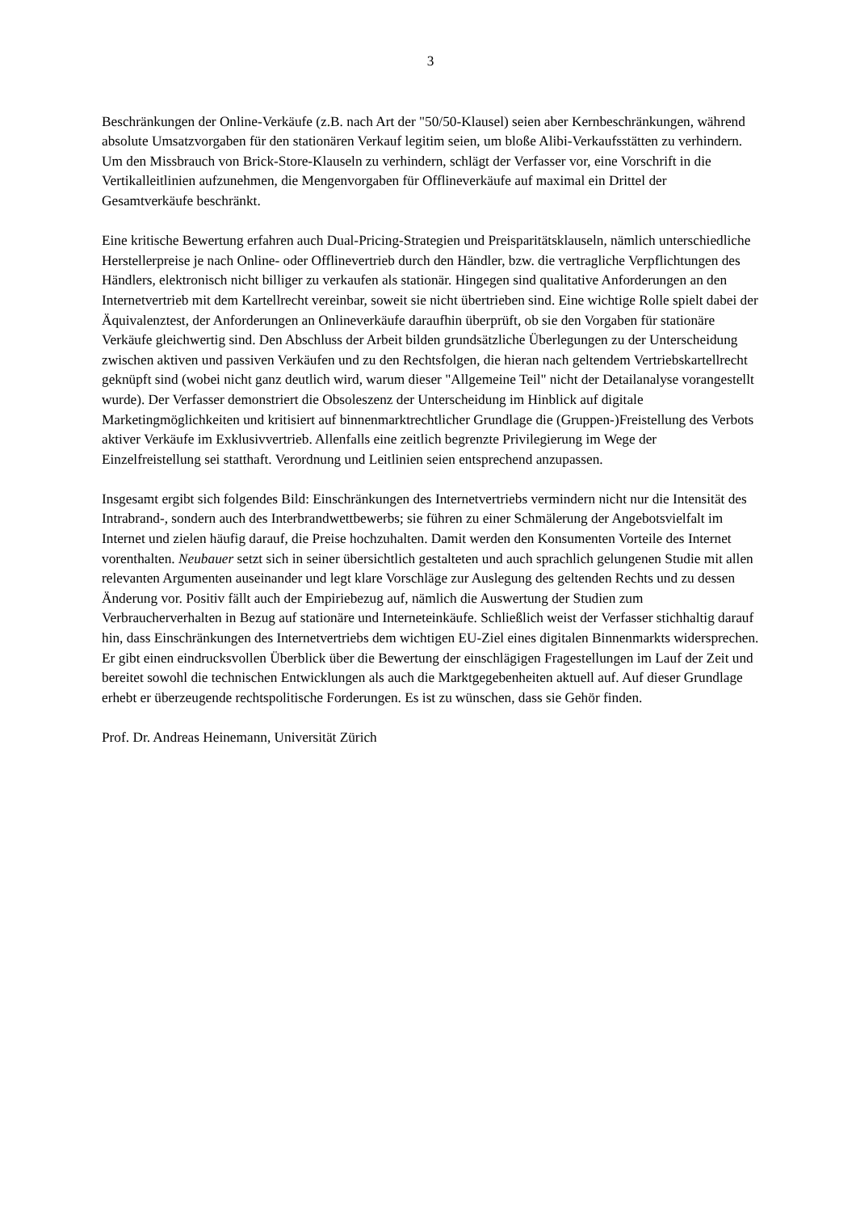3
Beschränkungen der Online-Verkäufe (z.B. nach Art der "50/50-Klausel) seien aber Kernbeschränkungen, während absolute Umsatzvorgaben für den stationären Verkauf legitim seien, um bloße Alibi-Verkaufsstätten zu verhindern. Um den Missbrauch von Brick-Store-Klauseln zu verhindern, schlägt der Verfasser vor, eine Vorschrift in die Vertikalleitlinien aufzunehmen, die Mengenvorgaben für Offlineverkäufe auf maximal ein Drittel der Gesamtverkäufe beschränkt.
Eine kritische Bewertung erfahren auch Dual-Pricing-Strategien und Preisparitätsklauseln, nämlich unterschiedliche Herstellerpreise je nach Online- oder Offlinevertrieb durch den Händler, bzw. die vertragliche Verpflichtungen des Händlers, elektronisch nicht billiger zu verkaufen als stationär. Hingegen sind qualitative Anforderungen an den Internetvertrieb mit dem Kartellrecht vereinbar, soweit sie nicht übertrieben sind. Eine wichtige Rolle spielt dabei der Äquivalenztest, der Anforderungen an Onlineverkäufe daraufhin überprüft, ob sie den Vorgaben für stationäre Verkäufe gleichwertig sind. Den Abschluss der Arbeit bilden grundsätzliche Überlegungen zu der Unterscheidung zwischen aktiven und passiven Verkäufen und zu den Rechtsfolgen, die hieran nach geltendem Vertriebskartellrecht geknüpft sind (wobei nicht ganz deutlich wird, warum dieser "Allgemeine Teil" nicht der Detailanalyse vorangestellt wurde). Der Verfasser demonstriert die Obsoleszenz der Unterscheidung im Hinblick auf digitale Marketingmöglichkeiten und kritisiert auf binnenmarktrechtlicher Grundlage die (Gruppen-)Freistellung des Verbots aktiver Verkäufe im Exklusivvertrieb. Allenfalls eine zeitlich begrenzte Privilegierung im Wege der Einzelfreistellung sei statthaft. Verordnung und Leitlinien seien entsprechend anzupassen.
Insgesamt ergibt sich folgendes Bild: Einschränkungen des Internetvertriebs vermindern nicht nur die Intensität des Intrabrand-, sondern auch des Interbrandwettbewerbs; sie führen zu einer Schmälerung der Angebotsvielfalt im Internet und zielen häufig darauf, die Preise hochzuhalten. Damit werden den Konsumenten Vorteile des Internet vorenthalten. Neubauer setzt sich in seiner übersichtlich gestalteten und auch sprachlich gelungenen Studie mit allen relevanten Argumenten auseinander und legt klare Vorschläge zur Auslegung des geltenden Rechts und zu dessen Änderung vor. Positiv fällt auch der Empiriebezug auf, nämlich die Auswertung der Studien zum Verbraucherverhalten in Bezug auf stationäre und Interneteinkäufe. Schließlich weist der Verfasser stichhaltig darauf hin, dass Einschränkungen des Internetvertriebs dem wichtigen EU-Ziel eines digitalen Binnenmarkts widersprechen. Er gibt einen eindrucksvollen Überblick über die Bewertung der einschlägigen Fragestellungen im Lauf der Zeit und bereitet sowohl die technischen Entwicklungen als auch die Marktgegebenheiten aktuell auf. Auf dieser Grundlage erhebt er überzeugende rechtspolitische Forderungen. Es ist zu wünschen, dass sie Gehör finden.
Prof. Dr. Andreas Heinemann, Universität Zürich